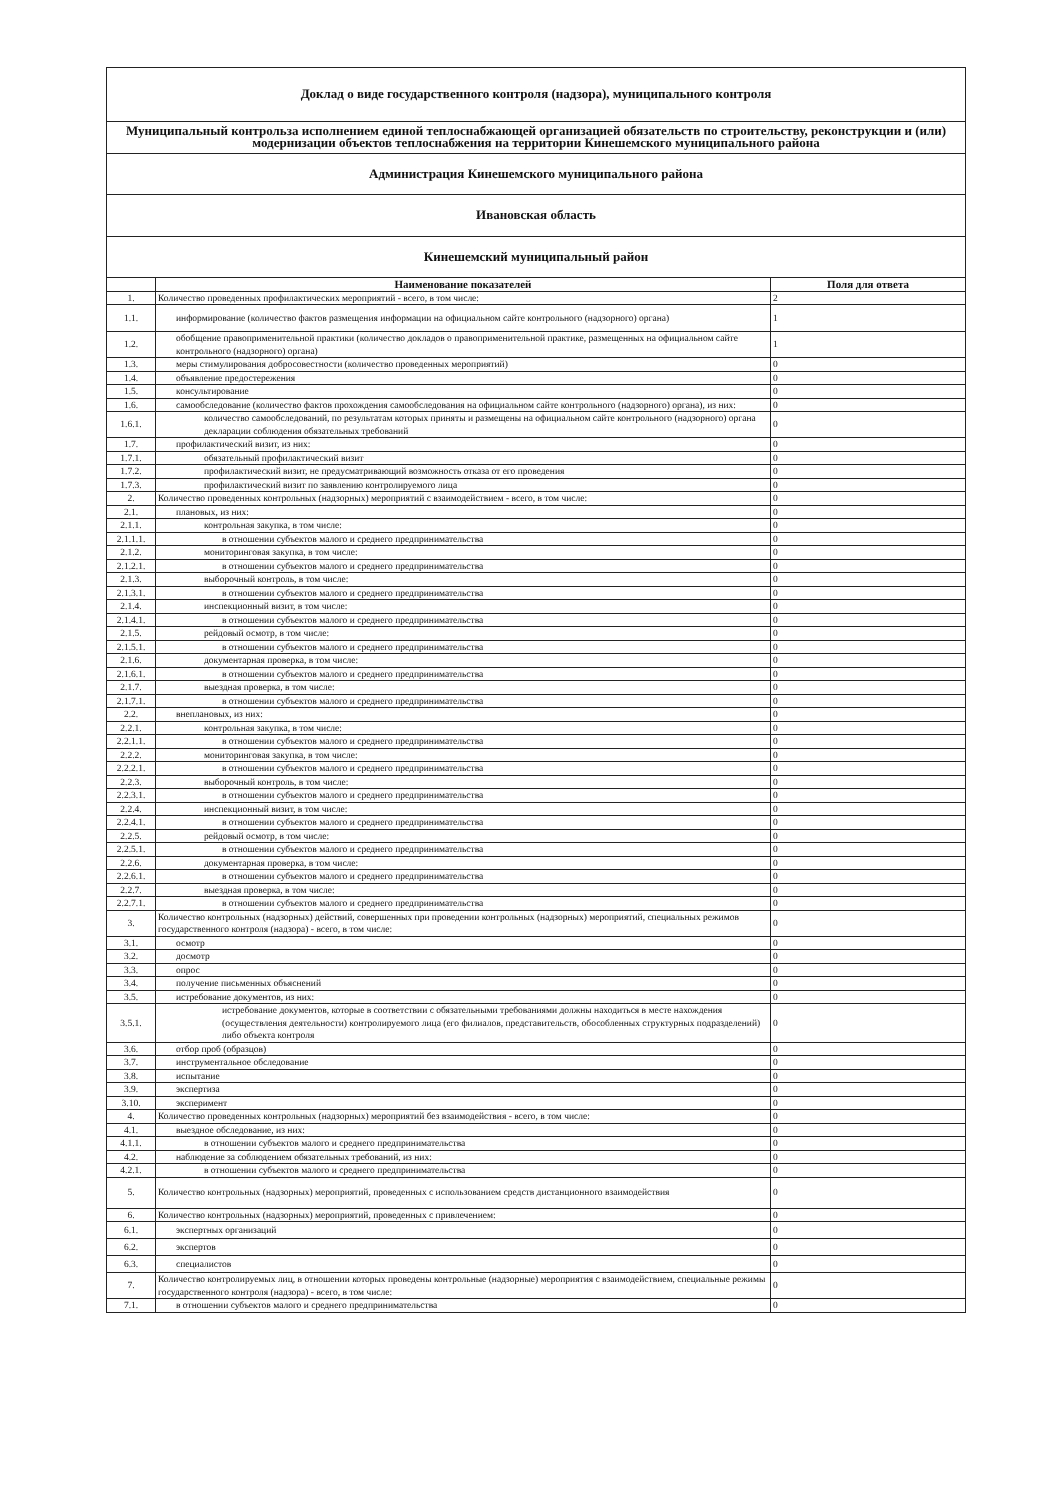| Доклад о виде государственного контроля (надзора), муниципального контроля | | |
| Муниципальный контрольза исполнением единой теплоснабжающей организацией обязательств по строительству, реконструкции и (или) модернизации объектов теплоснабжения на территории Кинешемского муниципального района | | |
| Администрация Кинешемского муниципального района | | |
| Ивановская область | | |
| Кинешемский муниципальный район | | |
| | Наименование показателей | Поля для ответа |
| 1. | Количество проведенных профилактических мероприятий - всего, в том числе: | 2 |
| 1.1. | информирование (количество фактов размещения информации на официальном сайте контрольного (надзорного) органа) | 1 |
| 1.2. | обобщение правоприменительной практики (количество докладов о правоприменительной практике, размещенных на официальном сайте контрольного (надзорного) органа) | 1 |
| 1.3. | меры стимулирования добросовестности (количество проведенных мероприятий) | 0 |
| 1.4. | объявление предостережения | 0 |
| 1.5. | консультирование | 0 |
| 1.6. | самообследование (количество фактов прохождения самообследования на официальном сайте контрольного (надзорного) органа), из них: | 0 |
| 1.6.1. | количество самообследований, по результатам которых приняты и размещены на официальном сайте контрольного (надзорного) органа декларации соблюдения обязательных требований | 0 |
| 1.7. | профилактический визит, из них: | 0 |
| 1.7.1. | обязательный профилактический визит | 0 |
| 1.7.2. | профилактический визит, не предусматривающий возможность отказа от его проведения | 0 |
| 1.7.3. | профилактический визит по заявлению контролируемого лица | 0 |
| 2. | Количество проведенных контрольных (надзорных) мероприятий с взаимодействием - всего, в том числе: | 0 |
| 2.1. | плановых, из них: | 0 |
| 2.1.1. | контрольная закупка, в том числе: | 0 |
| 2.1.1.1. | в отношении субъектов малого и среднего предпринимательства | 0 |
| 2.1.2. | мониторинговая закупка, в том числе: | 0 |
| 2.1.2.1. | в отношении субъектов малого и среднего предпринимательства | 0 |
| 2.1.3. | выборочный контроль, в том числе: | 0 |
| 2.1.3.1. | в отношении субъектов малого и среднего предпринимательства | 0 |
| 2.1.4. | инспекционный визит, в том числе: | 0 |
| 2.1.4.1. | в отношении субъектов малого и среднего предпринимательства | 0 |
| 2.1.5. | рейдовый осмотр, в том числе: | 0 |
| 2.1.5.1. | в отношении субъектов малого и среднего предпринимательства | 0 |
| 2.1.6. | документарная проверка, в том числе: | 0 |
| 2.1.6.1. | в отношении субъектов малого и среднего предпринимательства | 0 |
| 2.1.7. | выездная проверка, в том числе: | 0 |
| 2.1.7.1. | в отношении субъектов малого и среднего предпринимательства | 0 |
| 2.2. | внеплановых, из них: | 0 |
| 2.2.1. | контрольная закупка, в том числе: | 0 |
| 2.2.1.1. | в отношении субъектов малого и среднего предпринимательства | 0 |
| 2.2.2. | мониторинговая закупка, в том числе: | 0 |
| 2.2.2.1. | в отношении субъектов малого и среднего предпринимательства | 0 |
| 2.2.3. | выборочный контроль, в том числе: | 0 |
| 2.2.3.1. | в отношении субъектов малого и среднего предпринимательства | 0 |
| 2.2.4. | инспекционный визит, в том числе: | 0 |
| 2.2.4.1. | в отношении субъектов малого и среднего предпринимательства | 0 |
| 2.2.5. | рейдовый осмотр, в том числе: | 0 |
| 2.2.5.1. | в отношении субъектов малого и среднего предпринимательства | 0 |
| 2.2.6. | документарная проверка, в том числе: | 0 |
| 2.2.6.1. | в отношении субъектов малого и среднего предпринимательства | 0 |
| 2.2.7. | выездная проверка, в том числе: | 0 |
| 2.2.7.1. | в отношении субъектов малого и среднего предпринимательства | 0 |
| 3. | Количество контрольных (надзорных) действий, совершенных при проведении контрольных (надзорных) мероприятий, специальных режимов государственного контроля (надзора) - всего, в том числе: | 0 |
| 3.1. | осмотр | 0 |
| 3.2. | досмотр | 0 |
| 3.3. | опрос | 0 |
| 3.4. | получение письменных объяснений | 0 |
| 3.5. | истребование документов, из них: | 0 |
| 3.5.1. | истребование документов, которые в соответствии с обязательными требованиями должны находиться в месте нахождения (осуществления деятельности) контролируемого лица (его филиалов, представительств, обособленных структурных подразделений) либо объекта контроля | 0 |
| 3.6. | отбор проб (образцов) | 0 |
| 3.7. | инструментальное обследование | 0 |
| 3.8. | испытание | 0 |
| 3.9. | экспертиза | 0 |
| 3.10. | эксперимент | 0 |
| 4. | Количество проведенных контрольных (надзорных) мероприятий без взаимодействия - всего, в том числе: | 0 |
| 4.1. | выездное обследование, из них: | 0 |
| 4.1.1. | в отношении субъектов малого и среднего предпринимательства | 0 |
| 4.2. | наблюдение за соблюдением обязательных требований, из них: | 0 |
| 4.2.1. | в отношении субъектов малого и среднего предпринимательства | 0 |
| 5. | Количество контрольных (надзорных) мероприятий, проведенных с использованием средств дистанционного взаимодействия | 0 |
| 6. | Количество контрольных (надзорных) мероприятий, проведенных с привлечением: | 0 |
| 6.1. | экспертных организаций | 0 |
| 6.2. | экспертов | 0 |
| 6.3. | специалистов | 0 |
| 7. | Количество контролируемых лиц, в отношении которых проведены контрольные (надзорные) мероприятия с взаимодействием, специальные режимы государственного контроля (надзора) - всего, в том числе: | 0 |
| 7.1. | в отношении субъектов малого и среднего предпринимательства | 0 |